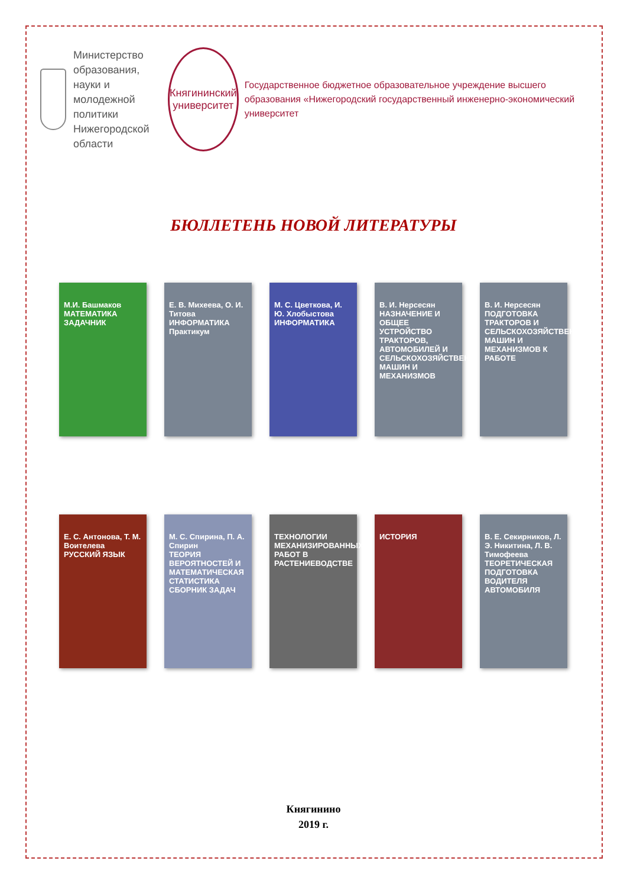Министерство образования, науки и молодежной политики Нижегородской области
Княгининский университет
Государственное бюджетное образовательное учреждение высшего образования «Нижегородский государственный инженерно-экономический университет
БЮЛЛЕТЕНЬ НОВОЙ ЛИТЕРАТУРЫ
М.И. Башмаков
МАТЕМАТИКА
ЗАДАЧНИК
Е. В. Михеева, О. И. Титова
ИНФОРМАТИКА
Практикум
М. С. Цветкова, И. Ю. Хлобыстова
ИНФОРМАТИКА
В. И. Нерсесян
НАЗНАЧЕНИЕ И ОБЩЕЕ УСТРОЙСТВО ТРАКТОРОВ, АВТОМОБИЛЕЙ И СЕЛЬСКОХОЗЯЙСТВЕННЫХ МАШИН И МЕХАНИЗМОВ
В. И. Нерсесян
ПОДГОТОВКА ТРАКТОРОВ И СЕЛЬСКОХОЗЯЙСТВЕННЫХ МАШИН И МЕХАНИЗМОВ К РАБОТЕ
Е. С. Антонова, Т. М. Воителева
РУССКИЙ ЯЗЫК
М. С. Спирина, П. А. Спирин
ТЕОРИЯ ВЕРОЯТНОСТЕЙ И МАТЕМАТИЧЕСКАЯ СТАТИСТИКА
СБОРНИК ЗАДАЧ
ТЕХНОЛОГИИ МЕХАНИЗИРОВАННЫХ РАБОТ В РАСТЕНИЕВОДСТВЕ
ИСТОРИЯ В. Е. Секирников, Л. Э. Никитина, Л. В. Тимофеева
ТЕОРЕТИЧЕСКАЯ ПОДГОТОВКА ВОДИТЕЛЯ АВТОМОБИЛЯ
Княгинино
2019 г.